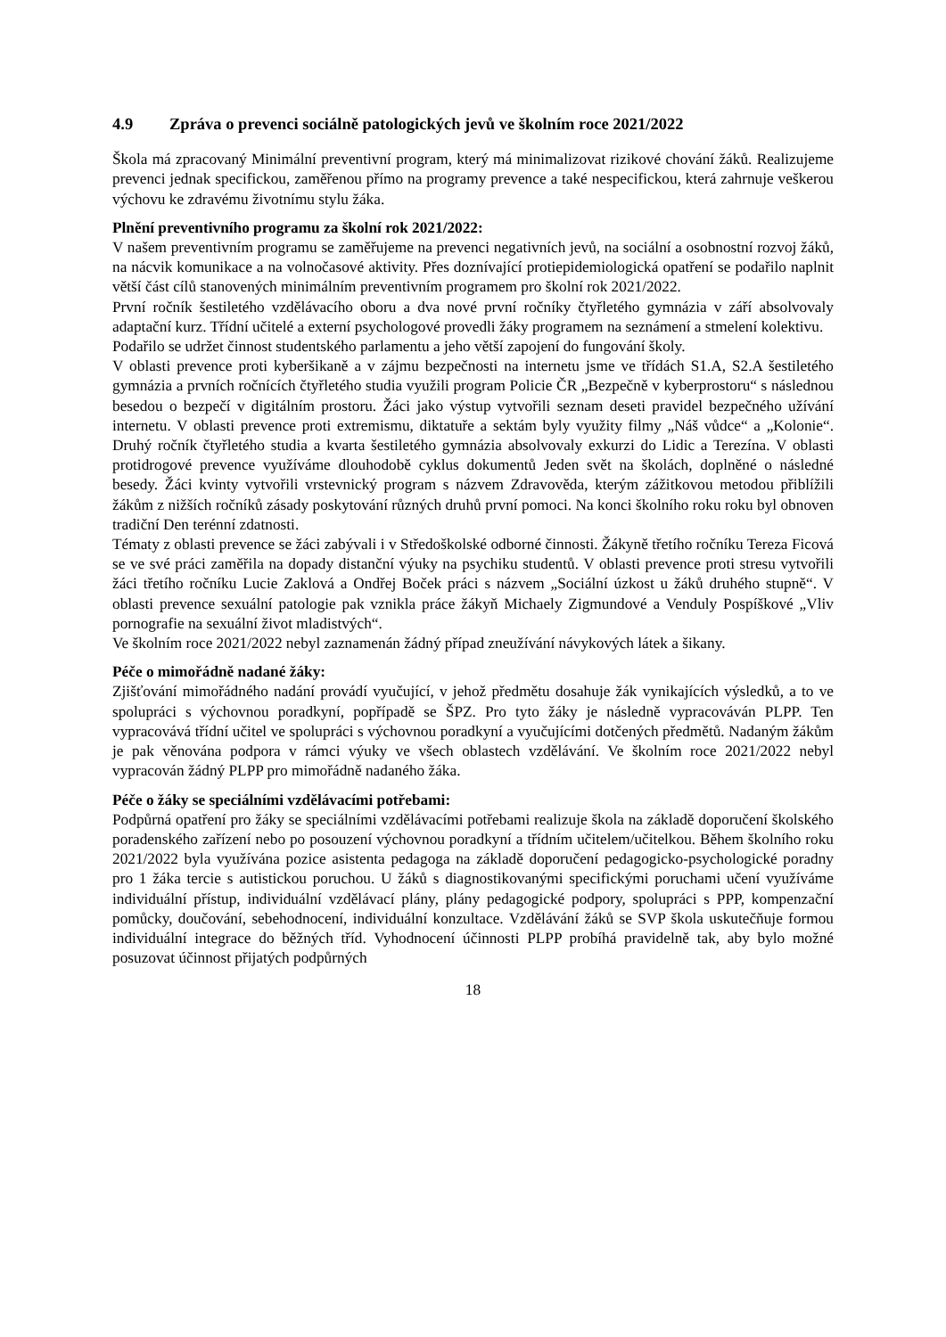4.9 Zpráva o prevenci sociálně patologických jevů ve školním roce 2021/2022
Škola má zpracovaný Minimální preventivní program, který má minimalizovat rizikové chování žáků. Realizujeme prevenci jednak specifickou, zaměřenou přímo na programy prevence a také nespecifickou, která zahrnuje veškerou výchovu ke zdravému životnímu stylu žáka.
Plnění preventivního programu za školní rok 2021/2022:
V našem preventivním programu se zaměřujeme na prevenci negativních jevů, na sociální a osobnostní rozvoj žáků, na nácvik komunikace a na volnočasové aktivity. Přes doznívající protiepidemiologická opatření se podařilo naplnit větší část cílů stanovených minimálním preventivním programem pro školní rok 2021/2022.
První ročník šestiletého vzdělávacího oboru a dva nové první ročníky čtyřletého gymnázia v září absolvovaly adaptační kurz. Třídní učitelé a externí psychologové provedli žáky programem na seznámení a stmelení kolektivu.
Podařilo se udržet činnost studentského parlamentu a jeho větší zapojení do fungování školy.
V oblasti prevence proti kyberšikaně a v zájmu bezpečnosti na internetu jsme ve třídách S1.A, S2.A šestiletého gymnázia a prvních ročnících čtyřletého studia využili program Policie ČR „Bezpečně v kyberprostoru“ s následnou besedou o bezpečí v digitálním prostoru. Žáci jako výstup vytvořili seznam deseti pravidel bezpečného užívání internetu. V oblasti prevence proti extremismu, diktatuře a sektám byly využity filmy „Náš vůdce“ a „Kolonie“. Druhý ročník čtyřletého studia a kvarta šestiletého gymnázia absolvovaly exkurzi do Lidic a Terezína. V oblasti protidrogové prevence využíváme dlouhodobě cyklus dokumentů Jeden svět na školách, doplněné o následné besedy. Žáci kvinty vytvořili vrstevnický program s názvem Zdravověda, kterým zážitkovou metodou přiblížili žákům z nižších ročníků zásady poskytování různých druhů první pomoci. Na konci školního roku roku byl obnoven tradiční Den terénní zdatnosti.
Tématy z oblasti prevence se žáci zabývali i v Středoškolské odborné činnosti. Žákyně třetího ročníku Tereza Ficová se ve své práci zaměřila na dopady distanční výuky na psychiku studentů. V oblasti prevence proti stresu vytvořili žáci třetího ročníku Lucie Zaklová a Ondřej Boček práci s názvem „Sociální úzkost u žáků druhého stupně“. V oblasti prevence sexuální patologie pak vznikla práce žákyň Michaely Zigmundové a Venduly Pospíškové „Vliv pornografie na sexuální život mladistvých“.
Ve školním roce 2021/2022 nebyl zaznamenán žádný případ zneužívání návykových látek a šikany.
Péče o mimořádně nadané žáky:
Zjišťování mimořádného nadání provádí vyučující, v jehož předmětu dosahuje žák vynikajících výsledků, a to ve spolupráci s výchovnou poradkyní, popřípadě se ŠPZ. Pro tyto žáky je následně vypracováván PLPP. Ten vypracovává třídní učitel ve spolupráci s výchovnou poradkyní a vyučujícími dotčených předmětů. Nadaným žákům je pak věnována podpora v rámci výuky ve všech oblastech vzdělávání. Ve školním roce 2021/2022 nebyl vypracován žádný PLPP pro mimořádně nadaného žáka.
Péče o žáky se speciálními vzdělávacími potřebami:
Podpůrná opatření pro žáky se speciálními vzdělávacími potřebami realizuje škola na základě doporučení školského poradenského zařízení nebo po posouzení výchovnou poradkyní a třídním učitelem/učitelkou. Během školního roku 2021/2022 byla využívána pozice asistenta pedagoga na základě doporučení pedagogicko-psychologické poradny pro 1 žáka tercie s autistickou poruchou. U žáků s diagnostikovanými specifickými poruchami učení využíváme individuální přístup, individuální vzdělávací plány, plány pedagogické podpory, spolupráci s PPP, kompenzační pomůcky, doučování, sebehodnocení, individuální konzultace. Vzdělávání žáků se SVP škola uskutečňuje formou individuální integrace do běžných tříd. Vyhodnocení účinnosti PLPP probíhá pravidelně tak, aby bylo možné posuzovat účinnost přijatých podpůrných
18